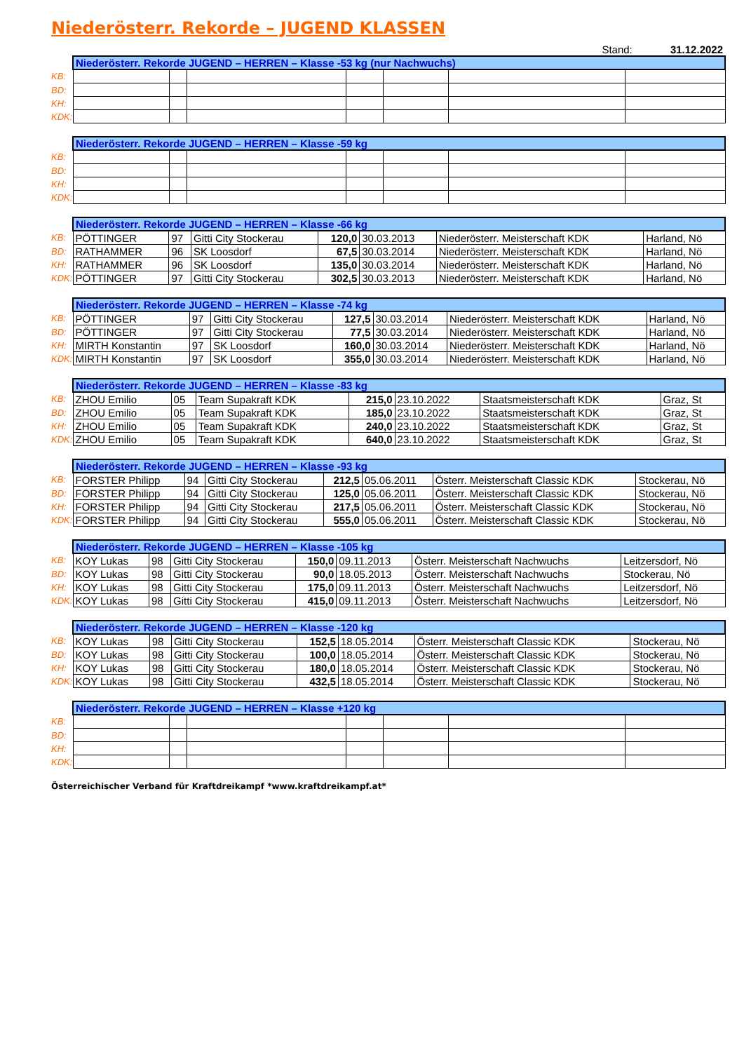Niederösterr. Rekorde – JUGEND KLASSEN
Stand: 31.12.2022
| | Niederösterr. Rekorde JUGEND – HERREN – Klasse -53 kg (nur Nachwuchs) | | | | | | |
| KB: | | | | | | | |
| BD: | | | | | | | |
| KH: | | | | | | | |
| KDK: | | | | | | | |
| | Niederösterr. Rekorde JUGEND – HERREN – Klasse -59 kg | | | | | | |
| KB: | | | | | | | |
| BD: | | | | | | | |
| KH: | | | | | | | |
| KDK: | | | | | | | |
| | Niederösterr. Rekorde JUGEND – HERREN – Klasse -66 kg | | | | | | |
| KB: | PÖTTINGER | 97 | Gitti City Stockerau | 120,0 | 30.03.2013 | Niederösterr. Meisterschaft KDK | Harland, Nö |
| BD: | RATHAMMER | 96 | SK Loosdorf | 67,5 | 30.03.2014 | Niederösterr. Meisterschaft KDK | Harland, Nö |
| KH: | RATHAMMER | 96 | SK Loosdorf | 135,0 | 30.03.2014 | Niederösterr. Meisterschaft KDK | Harland, Nö |
| KDK: | PÖTTINGER | 97 | Gitti City Stockerau | 302,5 | 30.03.2013 | Niederösterr. Meisterschaft KDK | Harland, Nö |
| | Niederösterr. Rekorde JUGEND – HERREN – Klasse -74 kg | | | | | | |
| KB: | PÖTTINGER | 97 | Gitti City Stockerau | 127,5 | 30.03.2014 | Niederösterr. Meisterschaft KDK | Harland, Nö |
| BD: | PÖTTINGER | 97 | Gitti City Stockerau | 77,5 | 30.03.2014 | Niederösterr. Meisterschaft KDK | Harland, Nö |
| KH: | MIRTH Konstantin | 97 | SK Loosdorf | 160,0 | 30.03.2014 | Niederösterr. Meisterschaft KDK | Harland, Nö |
| KDK: | MIRTH Konstantin | 97 | SK Loosdorf | 355,0 | 30.03.2014 | Niederösterr. Meisterschaft KDK | Harland, Nö |
| | Niederösterr. Rekorde JUGEND – HERREN – Klasse -83 kg | | | | | | |
| KB: | ZHOU Emilio | 05 | Team Supakraft KDK | 215,0 | 23.10.2022 | Staatsmeisterschaft KDK | Graz, St |
| BD: | ZHOU Emilio | 05 | Team Supakraft KDK | 185,0 | 23.10.2022 | Staatsmeisterschaft KDK | Graz, St |
| KH: | ZHOU Emilio | 05 | Team Supakraft KDK | 240,0 | 23.10.2022 | Staatsmeisterschaft KDK | Graz, St |
| KDK: | ZHOU Emilio | 05 | Team Supakraft KDK | 640,0 | 23.10.2022 | Staatsmeisterschaft KDK | Graz, St |
| | Niederösterr. Rekorde JUGEND – HERREN – Klasse -93 kg | | | | | | |
| KB: | FORSTER Philipp | 94 | Gitti City Stockerau | 212,5 | 05.06.2011 | Österr. Meisterschaft Classic KDK | Stockerau, Nö |
| BD: | FORSTER Philipp | 94 | Gitti City Stockerau | 125,0 | 05.06.2011 | Österr. Meisterschaft Classic KDK | Stockerau, Nö |
| KH: | FORSTER Philipp | 94 | Gitti City Stockerau | 217,5 | 05.06.2011 | Österr. Meisterschaft Classic KDK | Stockerau, Nö |
| KDK: | FORSTER Philipp | 94 | Gitti City Stockerau | 555,0 | 05.06.2011 | Österr. Meisterschaft Classic KDK | Stockerau, Nö |
| | Niederösterr. Rekorde JUGEND – HERREN – Klasse -105 kg | | | | | | |
| KB: | KOY Lukas | 98 | Gitti City Stockerau | 150,0 | 09.11.2013 | Österr. Meisterschaft Nachwuchs | Leitzersdorf, Nö |
| BD: | KOY Lukas | 98 | Gitti City Stockerau | 90,0 | 18.05.2013 | Österr. Meisterschaft Nachwuchs | Stockerau, Nö |
| KH: | KOY Lukas | 98 | Gitti City Stockerau | 175,0 | 09.11.2013 | Österr. Meisterschaft Nachwuchs | Leitzersdorf, Nö |
| KDK: | KOY Lukas | 98 | Gitti City Stockerau | 415,0 | 09.11.2013 | Österr. Meisterschaft Nachwuchs | Leitzersdorf, Nö |
| | Niederösterr. Rekorde JUGEND – HERREN – Klasse -120 kg | | | | | | |
| KB: | KOY Lukas | 98 | Gitti City Stockerau | 152,5 | 18.05.2014 | Österr. Meisterschaft Classic KDK | Stockerau, Nö |
| BD: | KOY Lukas | 98 | Gitti City Stockerau | 100,0 | 18.05.2014 | Österr. Meisterschaft Classic KDK | Stockerau, Nö |
| KH: | KOY Lukas | 98 | Gitti City Stockerau | 180,0 | 18.05.2014 | Österr. Meisterschaft Classic KDK | Stockerau, Nö |
| KDK: | KOY Lukas | 98 | Gitti City Stockerau | 432,5 | 18.05.2014 | Österr. Meisterschaft Classic KDK | Stockerau, Nö |
| | Niederösterr. Rekorde JUGEND – HERREN – Klasse +120 kg | | | | | | |
| KB: | | | | | | | |
| BD: | | | | | | | |
| KH: | | | | | | | |
| KDK: | | | | | | | |
Österreichischer Verband für Kraftdreikampf *www.kraftdreikampf.at*